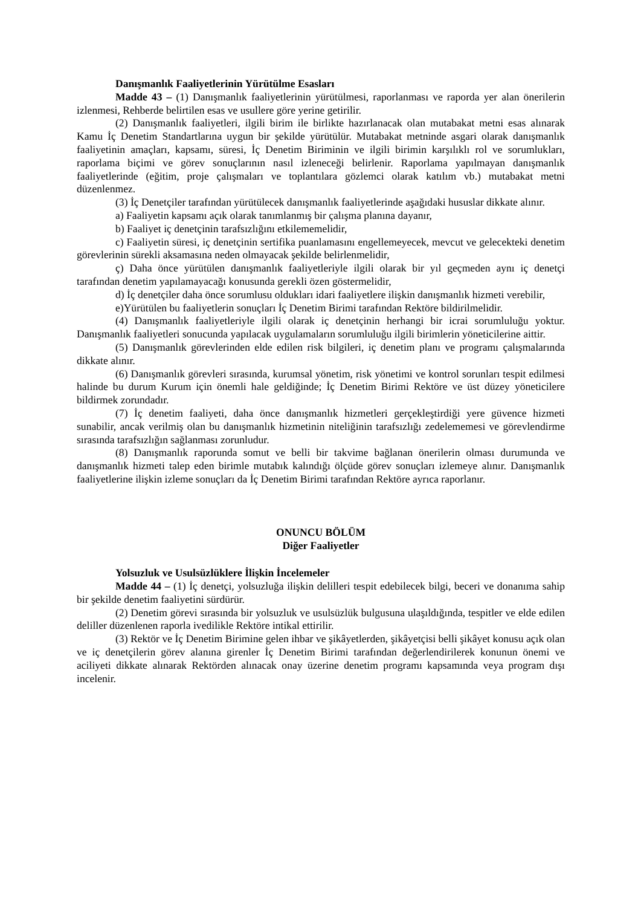Danışmanlık Faaliyetlerinin Yürütülme Esasları
Madde 43 – (1) Danışmanlık faaliyetlerinin yürütülmesi, raporlanması ve raporda yer alan önerilerin izlenmesi, Rehberde belirtilen esas ve usullere göre yerine getirilir.
(2) Danışmanlık faaliyetleri, ilgili birim ile birlikte hazırlanacak olan mutabakat metni esas alınarak Kamu İç Denetim Standartlarına uygun bir şekilde yürütülür. Mutabakat metninde asgari olarak danışmanlık faaliyetinin amaçları, kapsamı, süresi, İç Denetim Biriminin ve ilgili birimin karşılıklı rol ve sorumlukları, raporlama biçimi ve görev sonuçlarının nasıl izleneceği belirlenir. Raporlama yapılmayan danışmanlık faaliyetlerinde (eğitim, proje çalışmaları ve toplantılara gözlemci olarak katılım vb.) mutabakat metni düzenlenmez.
(3) İç Denetçiler tarafından yürütülecek danışmanlık faaliyetlerinde aşağıdaki hususlar dikkate alınır.
a) Faaliyetin kapsamı açık olarak tanımlanmış bir çalışma planına dayanır,
b) Faaliyet iç denetçinin tarafsızlığını etkilememelidir,
c) Faaliyetin süresi, iç denetçinin sertifika puanlamasını engellemeyecek, mevcut ve gelecekteki denetim görevlerinin sürekli aksamasına neden olmayacak şekilde belirlenmelidir,
ç) Daha önce yürütülen danışmanlık faaliyetleriyle ilgili olarak bir yıl geçmeden aynı iç denetçi tarafından denetim yapılamayacağı konusunda gerekli özen göstermelidir,
d) İç denetçiler daha önce sorumlusu oldukları idari faaliyetlere ilişkin danışmanlık hizmeti verebilir,
e)Yürütülen bu faaliyetlerin sonuçları İç Denetim Birimi tarafından Rektöre bildirilmelidir.
(4) Danışmanlık faaliyetleriyle ilgili olarak iç denetçinin herhangi bir icrai sorumluluğu yoktur. Danışmanlık faaliyetleri sonucunda yapılacak uygulamaların sorumluluğu ilgili birimlerin yöneticilerine aittir.
(5) Danışmanlık görevlerinden elde edilen risk bilgileri, iç denetim planı ve programı çalışmalarında dikkate alınır.
(6) Danışmanlık görevleri sırasında, kurumsal yönetim, risk yönetimi ve kontrol sorunları tespit edilmesi halinde bu durum Kurum için önemli hale geldiğinde; İç Denetim Birimi Rektöre ve üst düzey yöneticilere bildirmek zorundadır.
(7) İç denetim faaliyeti, daha önce danışmanlık hizmetleri gerçekleştirdiği yere güvence hizmeti sunabilir, ancak verilmiş olan bu danışmanlık hizmetinin niteliğinin tarafsızlığı zedelememesi ve görevlendirme sırasında tarafsızlığın sağlanması zorunludur.
(8) Danışmanlık raporunda somut ve belli bir takvime bağlanan önerilerin olması durumunda ve danışmanlık hizmeti talep eden birimle mutabık kalındığı ölçüde görev sonuçları izlemeye alınır. Danışmanlık faaliyetlerine ilişkin izleme sonuçları da İç Denetim Birimi tarafından Rektöre ayrıca raporlanır.
ONUNCU BÖLÜM
Diğer Faaliyetler
Yolsuzluk ve Usulsüzlüklere İlişkin İncelemeler
Madde 44 – (1) İç denetçi, yolsuzluğa ilişkin delilleri tespit edebilecek bilgi, beceri ve donanıma sahip bir şekilde denetim faaliyetini sürdürür.
(2) Denetim görevi sırasında bir yolsuzluk ve usulsüzlük bulgusuna ulaşıldığında, tespitler ve elde edilen deliller düzenlenen raporla ivedilikle Rektöre intikal ettirilir.
(3) Rektör ve İç Denetim Birimine gelen ihbar ve şikâyetlerden, şikâyetçisi belli şikâyet konusu açık olan ve iç denetçilerin görev alanına girenler İç Denetim Birimi tarafından değerlendirilerek konunun önemi ve aciliyeti dikkate alınarak Rektörden alınacak onay üzerine denetim programı kapsamında veya program dışı incelenir.